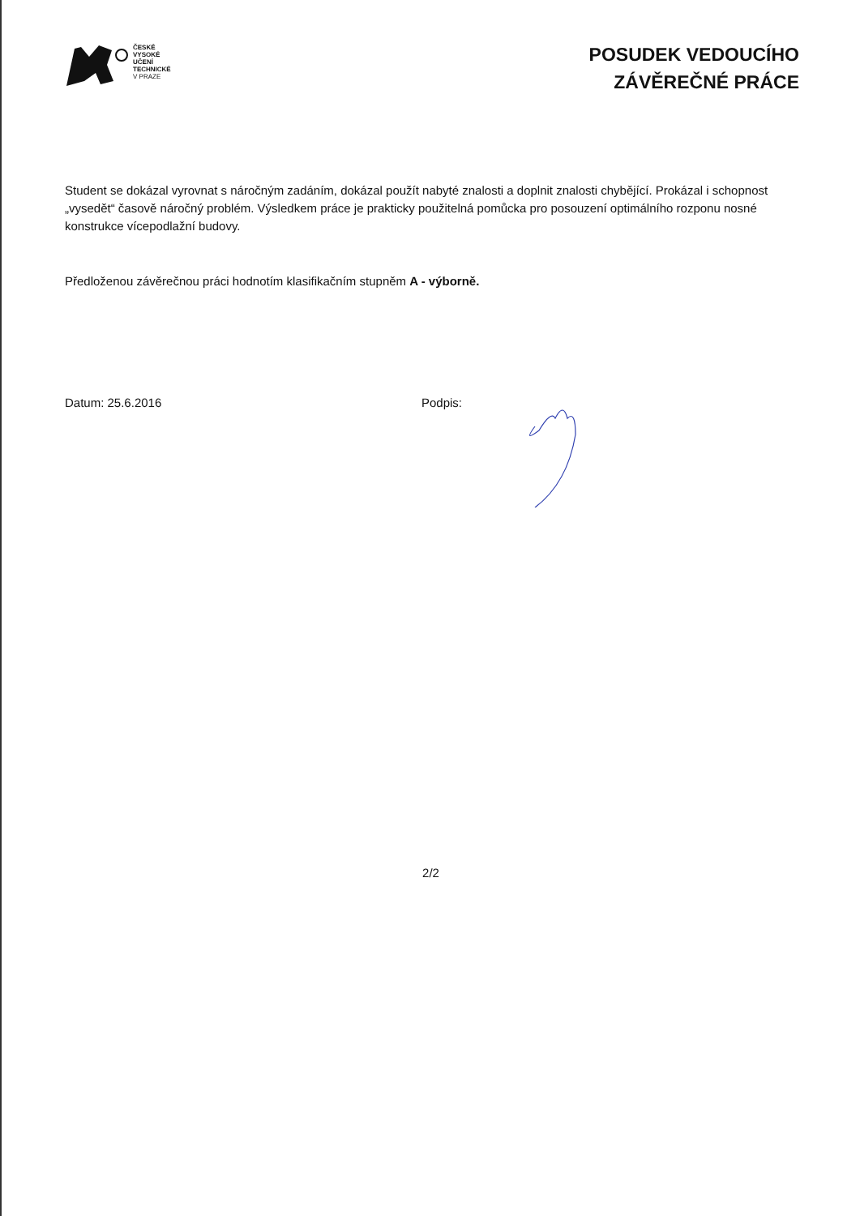ČESKÉ
VYSOKÉ
UČENÍ
TECHNICKÉ
V PRAZE
POSUDEK VEDOUCÍHO
ZÁVĚREČNÉ PRÁCE
Student se dokázal vyrovnat s náročným zadáním, dokázal použít nabyté znalosti a doplnit znalosti chybějící. Prokázal i schopnost „vysedět“ časově náročný problém. Výsledkem práce je prakticky použitelná pomůcka pro posouzení optimálního rozponu nosné konstrukce vícepodlažní budovy.
Předloženou závěrečnou práci hodnotím klasifikačním stupněm A - výborně.
Datum: 25.6.2016 Podpis:
2/2